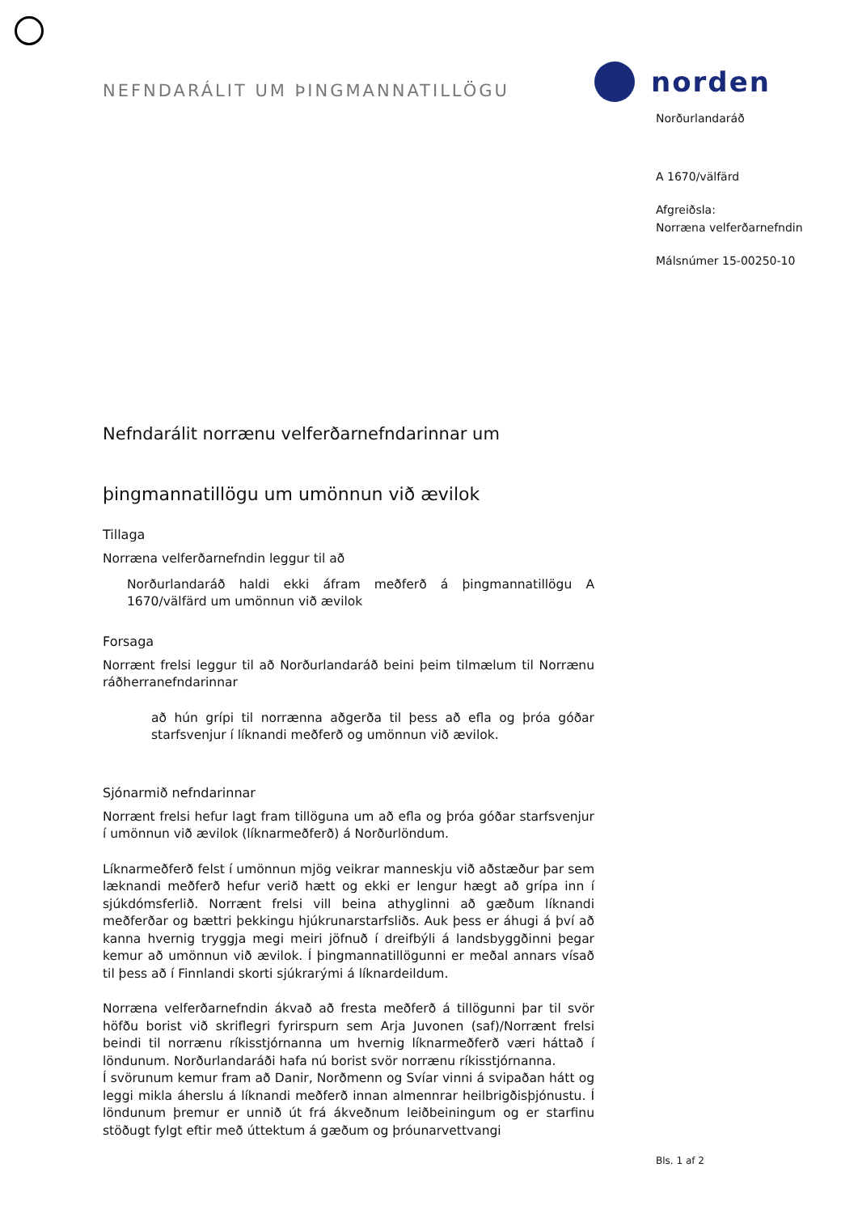NEFNDARÁLIT UM ÞINGMANNATILLÖGU
Nefndarálit norrænu velferðarnefndarinnar um
þingmannatillögu um umönnun við ævilok
Tillaga
Norræna velferðarnefndin leggur til að
Norðurlandaráð haldi ekki áfram meðferð á þingmannatillögu A 1670/välfärd um umönnun við ævilok
Forsaga
Norrænt frelsi leggur til að Norðurlandaráð beini þeim tilmælum til Norrænu ráðherranefndarinnar
að hún grípi til norrænna aðgerða til þess að efla og þróa góðar starfsvenjur í líknandi meðferð og umönnun við ævilok.
Sjónarmið nefndarinnar
Norrænt frelsi hefur lagt fram tillöguna um að efla og þróa góðar starfsvenjur í umönnun við ævilok (líknarmeðferð) á Norðurlöndum.
Líknarmeðferð felst í umönnun mjög veikrar manneskju við aðstæður þar sem læknandi meðferð hefur verið hætt og ekki er lengur hægt að grípa inn í sjúkdómsferlið. Norrænt frelsi vill beina athyglinni að gæðum líknandi meðferðar og bættri þekkingu hjúkrunarstarfsliðs. Auk þess er áhugi á því að kanna hvernig tryggja megi meiri jöfnuð í dreifbýli á landsbyggðinni þegar kemur að umönnun við ævilok. Í þingmannatillögunni er meðal annars vísað til þess að í Finnlandi skorti sjúkrarými á líknardeildum.
Norræna velferðarnefndin ákvað að fresta meðferð á tillögunni þar til svör höfðu borist við skriflegri fyrirspurn sem Arja Juvonen (saf)/Norrænt frelsi beindi til norrænu ríkisstjórnanna um hvernig líknarmeðferð væri háttað í löndunum. Norðurlandaráði hafa nú borist svör norrænu ríkisstjórnanna.
Í svörunum kemur fram að Danir, Norðmenn og Svíar vinni á svipaðan hátt og leggi mikla áherslu á líknandi meðferð innan almennrar heilbrigðisþjónustu. Í löndunum þremur er unnið út frá ákveðnum leiðbeiningum og er starfinu stöðugt fylgt eftir með úttektum á gæðum og þróunarvettvangi
norden
Norðurlandaráð
A 1670/välfärd
Afgreiðsla:
Norræna velferðarnefndin
Málsnúmer 15-00250-10
Bls. 1 af 2